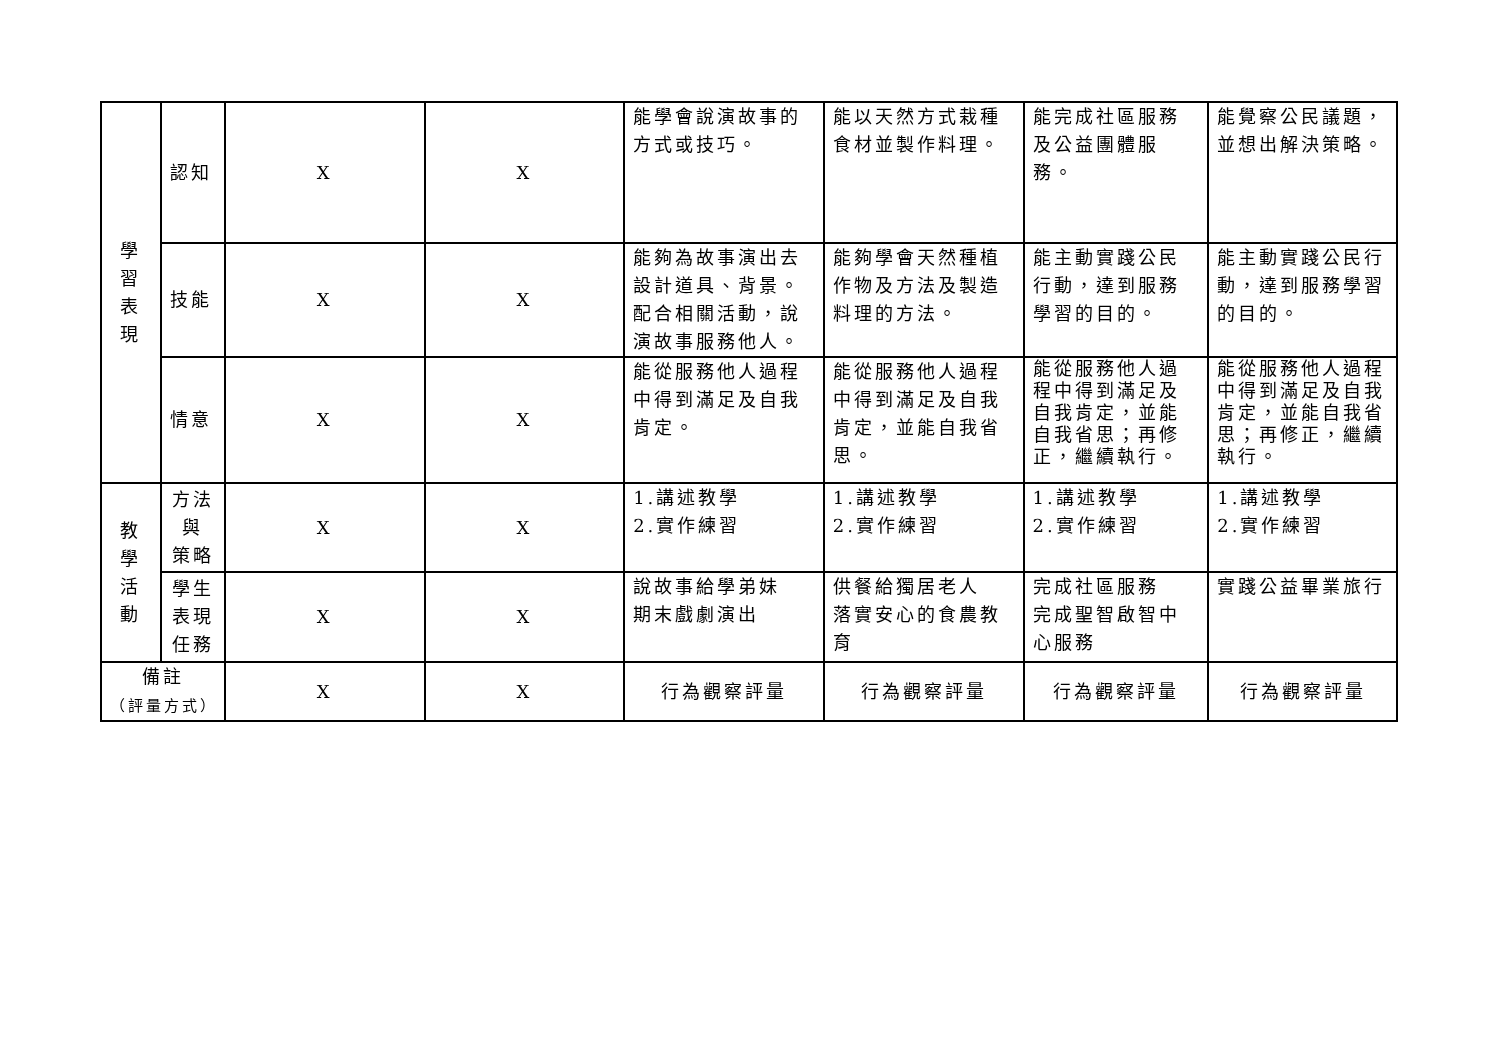| 學 習 表 現 | 認知 | X | X | 能學會說演故事的方式或技巧。 | 能以天然方式栽種食材並製作料理。 | 能完成社區服務及公益團體服務。 | 能覺察公民議題，並想出解決策略。 |
| | 技能 | X | X | 能夠為故事演出去設計道具、背景。配合相關活動，說演故事服務他人。 | 能夠學會天然種植作物及方法及製造料理的方法。 | 能主動實踐公民行動，達到服務學習的目的。 | 能主動實踐公民行動，達到服務學習的目的。 |
| | 情意 | X | X | 能從服務他人過程中得到滿足及自我肯定。 | 能從服務他人過程中得到滿足及自我肯定，並能自我省思。 | 能從服務他人過程中得到滿足及自我肯定，並能自我省思；再修正，繼續執行。 | 能從服務他人過程中得到滿足及自我肯定，並能自我省思；再修正，繼續執行。 |
| 教 學 活 動 | 方法 與 策略 | X | X | 1.講述教學 2.實作練習 | 1.講述教學 2.實作練習 | 1.講述教學 2.實作練習 | 1.講述教學 2.實作練習 |
| | 學生 表現 任務 | X | X | 說故事給學弟妹 期末戲劇演出 | 供餐給獨居老人 落實安心的食農教育 | 完成社區服務 完成聖智啟智中心服務 | 實踐公益畢業旅行 |
| 備註 （評量方式） | | X | X | 行為觀察評量 | 行為觀察評量 | 行為觀察評量 | 行為觀察評量 |